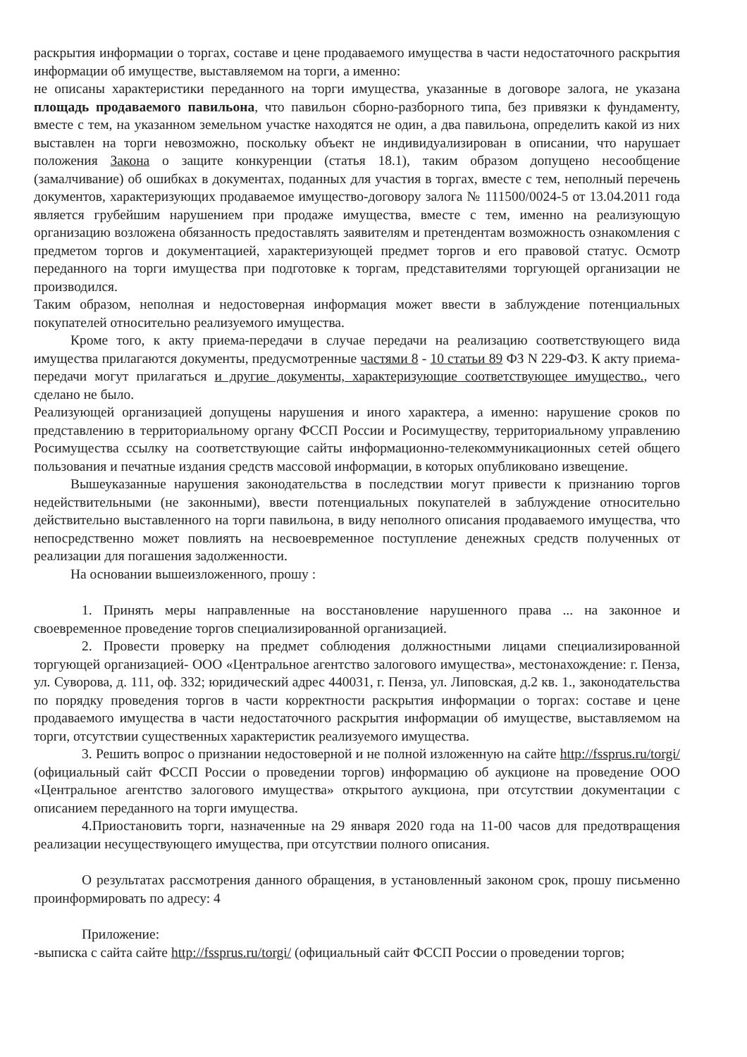раскрытия информации о торгах, составе и цене продаваемого имущества в части недостаточного раскрытия информации об имуществе, выставляемом на торги, а именно:
не описаны характеристики переданного на торги имущества, указанные в договоре залога, не указана площадь продаваемого павильона, что павильон сборно-разборного типа, без привязки к фундаменту, вместе с тем, на указанном земельном участке находятся не один, а два павильона, определить какой из них выставлен на торги невозможно, поскольку объект не индивидуализирован в описании, что нарушает положения Закона о защите конкуренции (статья 18.1), таким образом допущено несообщение (замалчивание) об ошибках в документах, поданных для участия в торгах, вместе с тем, неполный перечень документов, характеризующих продаваемое имущество-договору залога № 111500/0024-5 от 13.04.2011 года является грубейшим нарушением при продаже имущества, вместе с тем, именно на реализующую организацию возложена обязанность предоставлять заявителям и претендентам возможность ознакомления с предметом торгов и документацией, характеризующей предмет торгов и его правовой статус. Осмотр переданного на торги имущества при подготовке к торгам, представителями торгующей организации не производился.
Таким образом, неполная и недостоверная информация может ввести в заблуждение потенциальных покупателей относительно реализуемого имущества.
Кроме того, к акту приема-передачи в случае передачи на реализацию соответствующего вида имущества прилагаются документы, предусмотренные частями 8 - 10 статьи 89 ФЗ N 229-ФЗ. К акту приема-передачи могут прилагаться и другие документы, характеризующие соответствующее имущество., чего сделано не было.
Реализующей организацией допущены нарушения и иного характера, а именно: нарушение сроков по представлению в территориальному органу ФССП России и Росимуществу, территориальному управлению Росимущества ссылку на соответствующие сайты информационно-телекоммуникационных сетей общего пользования и печатные издания средств массовой информации, в которых опубликовано извещение.
Вышеуказанные нарушения законодательства в последствии могут привести к признанию торгов недействительными (не законными), ввести потенциальных покупателей в заблуждение относительно действительно выставленного на торги павильона, в виду неполного описания продаваемого имущества, что непосредственно может повлиять на несвоевременное поступление денежных средств полученных от реализации для погашения задолженности.
На основании вышеизложенного, прошу :
1. Принять меры направленные на восстановление нарушенного права ... на законное и своевременное проведение торгов специализированной организацией.
2. Провести проверку на предмет соблюдения должностными лицами специализированной торгующей организацией- ООО «Центральное агентство залогового имущества», местонахождение: г. Пенза, ул. Суворова, д. 111, оф. 332; юридический адрес 440031, г. Пенза, ул. Липовская, д.2 кв. 1., законодательства по порядку проведения торгов в части корректности раскрытия информации о торгах: составе и цене продаваемого имущества в части недостаточного раскрытия информации об имуществе, выставляемом на торги, отсутствии существенных характеристик реализуемого имущества.
3. Решить вопрос о признании недостоверной и не полной изложенную на сайте http://fssprus.ru/torgi/ (официальный сайт ФССП России о проведении торгов) информацию об аукционе на проведение ООО «Центральное агентство залогового имущества» открытого аукциона, при отсутствии документации с описанием переданного на торги имущества.
4.Приостановить торги, назначенные на 29 января 2020 года на 11-00 часов для предотвращения реализации несуществующего имущества, при отсутствии полного описания.
О результатах рассмотрения данного обращения, в установленный законом срок, прошу письменно проинформировать по адресу: 4
Приложение:
-выписка с сайта сайте http://fssprus.ru/torgi/ (официальный сайт ФССП России о проведении торгов;